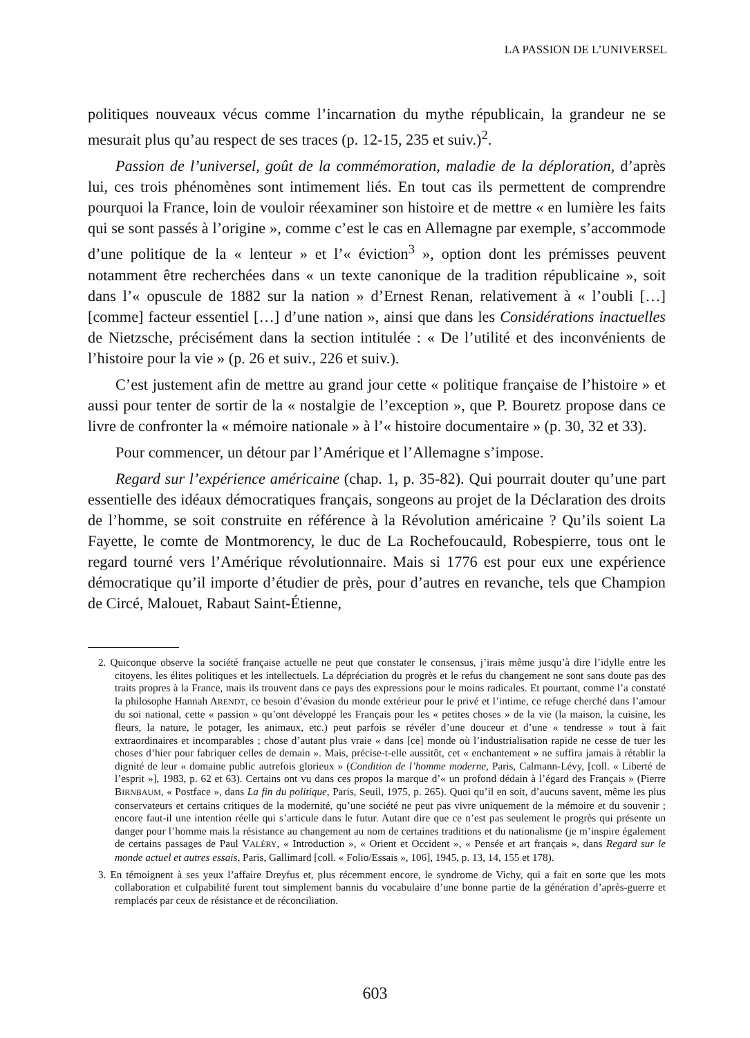LA PASSION DE L’UNIVERSEL
politiques nouveaux vécus comme l’incarnation du mythe républicain, la grandeur ne se mesurait plus qu’au respect de ses traces (p. 12-15, 235 et suiv.)<sup>2</sup>.
Passion de l’universel, goût de la commémoration, maladie de la déploration, d’après lui, ces trois phénomènes sont intimement liés. En tout cas ils permettent de comprendre pourquoi la France, loin de vouloir réexaminer son histoire et de mettre « en lumière les faits qui se sont passés à l’origine », comme c’est le cas en Allemagne par exemple, s’accommode d’une politique de la « lenteur » et l’« éviction<sup>3</sup> », option dont les prémisses peuvent notamment être recherchées dans « un texte canonique de la tradition républicaine », soit dans l’« opuscule de 1882 sur la nation » d’Ernest Renan, relativement à « l’oubli […] [comme] facteur essentiel […] d’une nation », ainsi que dans les Considérations inactuelles de Nietzsche, précisément dans la section intitulée : « De l’utilité et des inconvénients de l’histoire pour la vie » (p. 26 et suiv., 226 et suiv.).
C’est justement afin de mettre au grand jour cette « politique française de l’histoire » et aussi pour tenter de sortir de la « nostalgie de l’exception », que P. Bouretz propose dans ce livre de confronter la « mémoire nationale » à l’« histoire documentaire » (p. 30, 32 et 33).
Pour commencer, un détour par l’Amérique et l’Allemagne s’impose.
Regard sur l’expérience américaine (chap. 1, p. 35-82). Qui pourrait douter qu’une part essentielle des idéaux démocratiques français, songeons au projet de la Déclaration des droits de l’homme, se soit construite en référence à la Révolution américaine ? Qu’ils soient La Fayette, le comte de Montmorency, le duc de La Rochefoucauld, Robespierre, tous ont le regard tourné vers l’Amérique révolutionnaire. Mais si 1776 est pour eux une expérience démocratique qu’il importe d’étudier de près, pour d’autres en revanche, tels que Champion de Circé, Malouet, Rabaut Saint-Étienne,
2. Quiconque observe la société française actuelle ne peut que constater le consensus, j’irais même jusqu’à dire l’idylle entre les citoyens, les élites politiques et les intellectuels. La dépréciation du progrès et le refus du changement ne sont sans doute pas des traits propres à la France, mais ils trouvent dans ce pays des expressions pour le moins radicales. Et pourtant, comme l’a constaté la philosophe Hannah ARENDT, ce besoin d’évasion du monde extérieur pour le privé et l’intime, ce refuge cherché dans l’amour du soi national, cette « passion » qu’ont développé les Français pour les « petites choses » de la vie (la maison, la cuisine, les fleurs, la nature, le potager, les animaux, etc.) peut parfois se révéler d’une douceur et d’une « tendresse » tout à fait extraordinaires et incomparables ; chose d’autant plus vraie « dans [ce] monde où l’industrialisation rapide ne cesse de tuer les choses d’hier pour fabriquer celles de demain ». Mais, précise-t-elle aussitôt, cet « enchantement » ne suffira jamais à rétablir la dignité de leur « domaine public autrefois glorieux » (Condition de l’homme moderne, Paris, Calmann-Lévy, [coll. « Liberté de l’esprit »], 1983, p. 62 et 63). Certains ont vu dans ces propos la marque d’« un profond dédain à l’égard des Français » (Pierre BIRNBAUM, « Postface », dans La fin du politique, Paris, Seuil, 1975, p. 265). Quoi qu’il en soit, d’aucuns savent, même les plus conservateurs et certains critiques de la modernité, qu’une société ne peut pas vivre uniquement de la mémoire et du souvenir ; encore faut-il une intention réelle qui s’articule dans le futur. Autant dire que ce n’est pas seulement le progrès qui présente un danger pour l’homme mais la résistance au changement au nom de certaines traditions et du nationalisme (je m’inspire également de certains passages de Paul VALÉRY, « Introduction », « Orient et Occident », « Pensée et art français », dans Regard sur le monde actuel et autres essais, Paris, Gallimard [coll. « Folio/Essais », 106], 1945, p. 13, 14, 155 et 178).
3. En témoignent à ses yeux l’affaire Dreyfus et, plus récemment encore, le syndrome de Vichy, qui a fait en sorte que les mots collaboration et culpabilité furent tout simplement bannis du vocabulaire d’une bonne partie de la génération d’après-guerre et remplacés par ceux de résistance et de réconciliation.
603